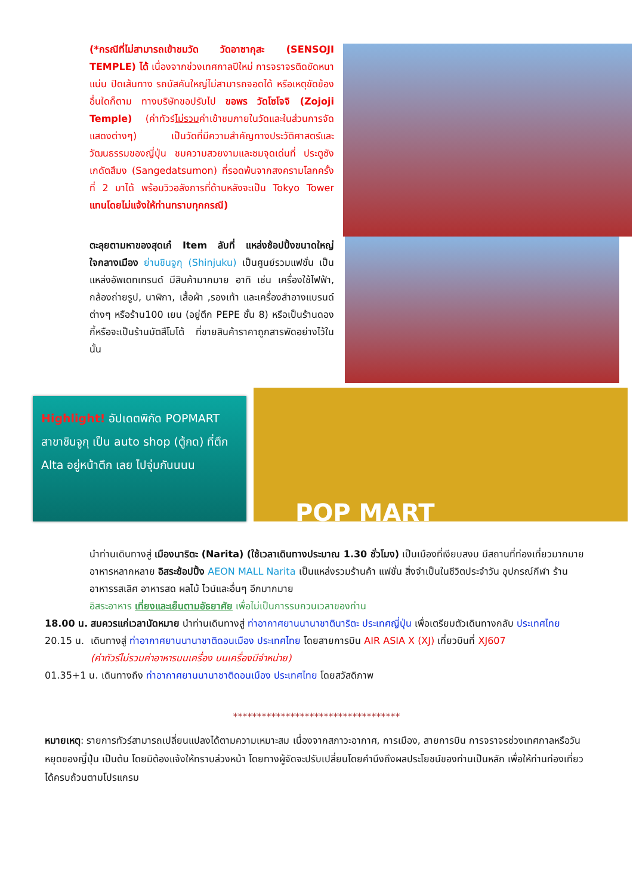(*กรณีที่ไม่สามารถเข้าชมวัด วัดอาซากุสะ (SENSOJI TEMPLE) ได้ เนื่องจากช่วงเทศกาลปีใหม่ การจราจรติดขัดหนาแน่น ปิดเส้นทาง รถบัสคันใหญ่ไม่สามารถจอดได้ หรือเหตุขัดข้องอื่นใดก็ตาม ทางบริษัทขอปรับไป ขอพร วัดโซโจจิ (Zojoji Temple) (ค่าทัวร์ไม่รวมค่าเข้าชมภายในวัดและในส่วนการจัดแสดงต่างๆ) เป็นวัดที่มีความสำคัญทางประวัติศาสตร์และวัฒนธรรมของญี่ปุ่น ชมความสวยงามและชมจุดเด่นที่ ประตูซังเกดัตสึมง (Sangedatsumon) ที่รอดพ้นจากสงครามโลกครั้งที่ 2 มาได้ พร้อมวิวอลังการที่ด้านหลังจะเป็น Tokyo Tower แทนโดยไม่แจ้งให้ท่านทราบทุกกรณี)
ตะลุยตามหาของสุดเก๋ Item ลับที่ แหล่งช้อปปิ้งขนาดใหญ่ใจกลางเมือง ย่านชินจูกุ (Shinjuku) เป็นศูนย์รวมแฟชั่น เป็นแหล่งอัพเดทเทรนด์ มีสินค้ามากมาย อาทิ เช่น เครื่องใช้ไฟฟ้า, กล้องถ่ายรูป, นาฬิกา, เสื้อผ้า ,รองเท้า และเครื่องสำอางแบรนด์ต่างๆ หรือร้าน100 เยน (อยู่ตึก PEPE ชั้น 8) หรือเป็นร้านดองกี้หรือจะเป็นร้านมัตสึโมโต้ ที่ขายสินค้าราคาถูกสารพัดอย่างไว้ในนั้น
Highlight! อัปเดตพิกัด POPMART สาขาชินจูกุ เป็น auto shop (ตู้กด) ที่ตึก Alta อยู่หน้าตึก เลย ไปจุ่มกันนนน
POP MART
นำท่านเดินทางสู่ เมืองนาริตะ (Narita) (ใช้เวลาเดินทางประมาณ 1.30 ชั่วโมง) เป็นเมืองที่เงียบสงบ มีสถานที่ท่องเที่ยวมากมาย อาหารหลากหลาย อิสระช้อปปิ้ง AEON MALL Narita เป็นแหล่งรวมร้านค้า แฟชั่น สิ่งจำเป็นในชีวิตประจำวัน อุปกรณ์กีฬา ร้านอาหารรสเลิศ อาหารสด ผลไม้ ไวน์และอื่นๆ อีกมากมาย
อิสระอาหาร เที่ยงและเย็นตามอัธยาศัย เพื่อไม่เป็นการรบกวนเวลาของท่าน
18.00 น. สมควรแก่เวลานัดหมาย นำท่านเดินทางสู่ ท่าอากาศยานนานาชาตินาริตะ ประเทศญี่ปุ่น เพื่อเตรียมตัวเดินทางกลับ ประเทศไทย
20.15 น. เดินทางสู่ ท่าอากาศยานนานาชาติดอนเมือง ประเทศไทย โดยสายการบิน AIR ASIA X (XJ) เที่ยวบินที่ XJ607
(ค่าทัวร์ไม่รวมค่าอาหารบนเครื่อง บนเครื่องมีจำหน่าย)
01.35+1 น. เดินทางถึง ท่าอากาศยานนานาชาติดอนเมือง ประเทศไทย โดยสวัสดิภาพ
***********************************
หมายเหตุ: รายการทัวร์สามารถเปลี่ยนแปลงได้ตามความเหมาะสม เนื่องจากสภาวะอากาศ, การเมือง, สายการบิน การจราจรช่วงเทศกาลหรือวันหยุดของญี่ปุ่น เป็นต้น โดยมิต้องแจ้งให้ทราบล่วงหน้า โดยทางผู้จัดจะปรับเปลี่ยนโดยคำนึงถึงผลประโยชน์ของท่านเป็นหลัก เพื่อให้ท่านท่องเที่ยวได้ครบถ้วนตามโปรแกรม